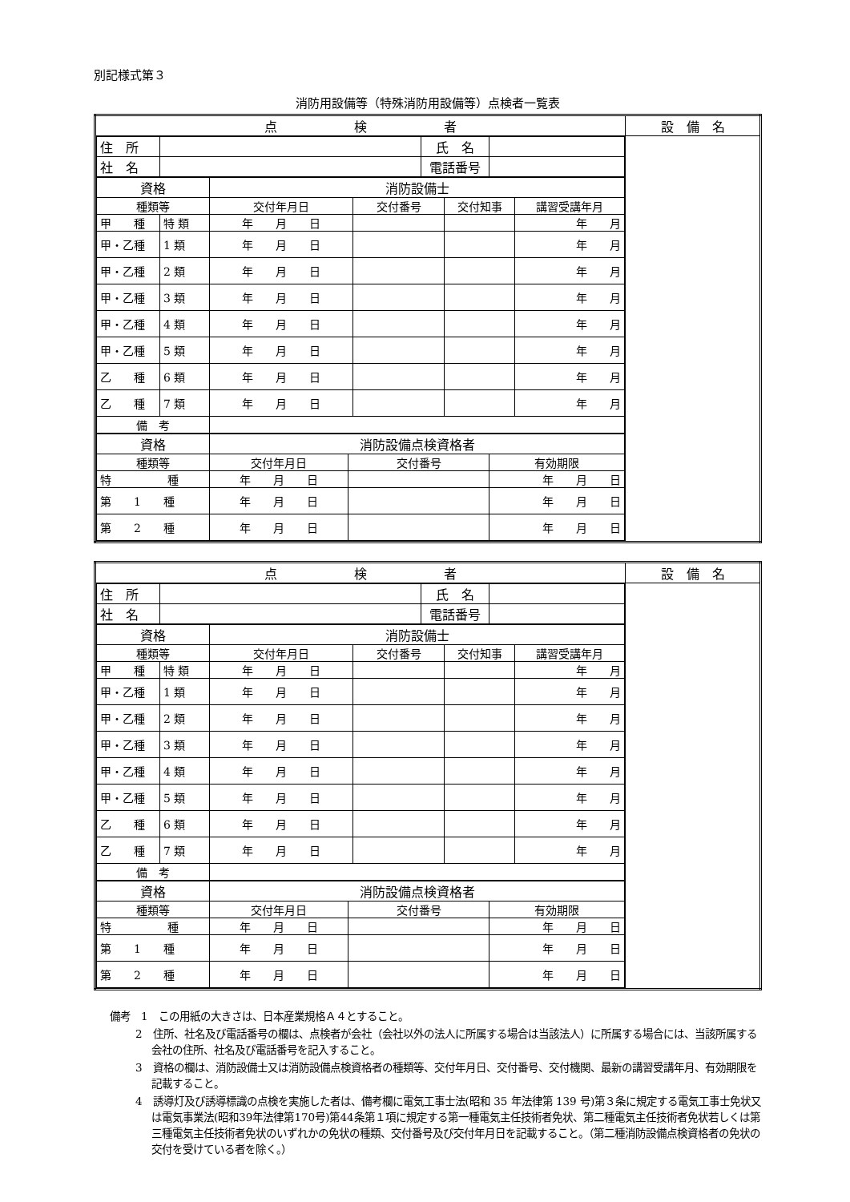別記様式第３
消防用設備等（特殊消防用設備等）点検者一覧表
| 点 検 者 | 設 備 名 |
| / 住 所 / / 氏 名 / / / 社 名 / / 電話番号 / / / 資格 / / 消防設備士 / / / / / 種類等 / / 交付年月日 / 交付番号 / 交付知事 / 講習受講年月 / / 甲 種 / 特 類 / 年 月 日 / / / 年 月 / / 甲・乙種 / 1 類 / 年 月 日 / / / 年 月 / / 甲・乙種 / 2 類 / 年 月 日 / / / 年 月 / / 甲・乙種 / 3 類 / 年 月 日 / / / 年 月 / / 甲・乙種 / 4 類 / 年 月 日 / / / 年 月 / / 甲・乙種 / 5 類 / 年 月 日 / / / 年 月 / / 乙 種 / 6 類 / 年 月 日 / / / 年 月 / / 乙 種 / 7 類 / 年 月 日 / / / 年 月 / / 備 考 / / / / / / / 資格 / 消防設備点検資格者 / / / / 種類等 / 交付年月日 / 交付番号 / 有効期限 / / 特 種 / 年 月 日 / / 年 月 日 / / 第 1 種 / 年 月 日 / / 年 月 日 / / 第 2 種 / 年 月 日 / / 年 月 日 / | |
| 点 検 者 | 設 備 名 |
| / 住 所 / / 氏 名 / / / 社 名 / / 電話番号 / / / 資格 / / 消防設備士 / / / / / 種類等 / / 交付年月日 / 交付番号 / 交付知事 / 講習受講年月 / / 甲 種 / 特 類 / 年 月 日 / / / 年 月 / / 甲・乙種 / 1 類 / 年 月 日 / / / 年 月 / / 甲・乙種 / 2 類 / 年 月 日 / / / 年 月 / / 甲・乙種 / 3 類 / 年 月 日 / / / 年 月 / / 甲・乙種 / 4 類 / 年 月 日 / / / 年 月 / / 甲・乙種 / 5 類 / 年 月 日 / / / 年 月 / / 乙 種 / 6 類 / 年 月 日 / / / 年 月 / / 乙 種 / 7 類 / 年 月 日 / / / 年 月 / / 備 考 / / / / / / / 資格 / 消防設備点検資格者 / / / / 種類等 / 交付年月日 / 交付番号 / 有効期限 / / 特 種 / 年 月 日 / / 年 月 日 / / 第 1 種 / 年 月 日 / / 年 月 日 / / 第 2 種 / 年 月 日 / / 年 月 日 / | |
備考　1　この用紙の大きさは、日本産業規格Ａ４とすること。
2　住所、社名及び電話番号の欄は、点検者が会社（会社以外の法人に所属する場合は当該法人）に所属する場合には、当該所属する会社の住所、社名及び電話番号を記入すること。
3　資格の欄は、消防設備士又は消防設備点検資格者の種類等、交付年月日、交付番号、交付機関、最新の講習受講年月、有効期限を記載すること。
4　誘導灯及び誘導標識の点検を実施した者は、備考欄に電気工事士法(昭和 35 年法律第 139 号)第３条に規定する電気工事士免状又は電気事業法(昭和39年法律第170号)第44条第１項に規定する第一種電気主任技術者免状、第二種電気主任技術者免状若しくは第三種電気主任技術者免状のいずれかの免状の種類、交付番号及び交付年月日を記載すること。（第二種消防設備点検資格者の免状の交付を受けている者を除く。）